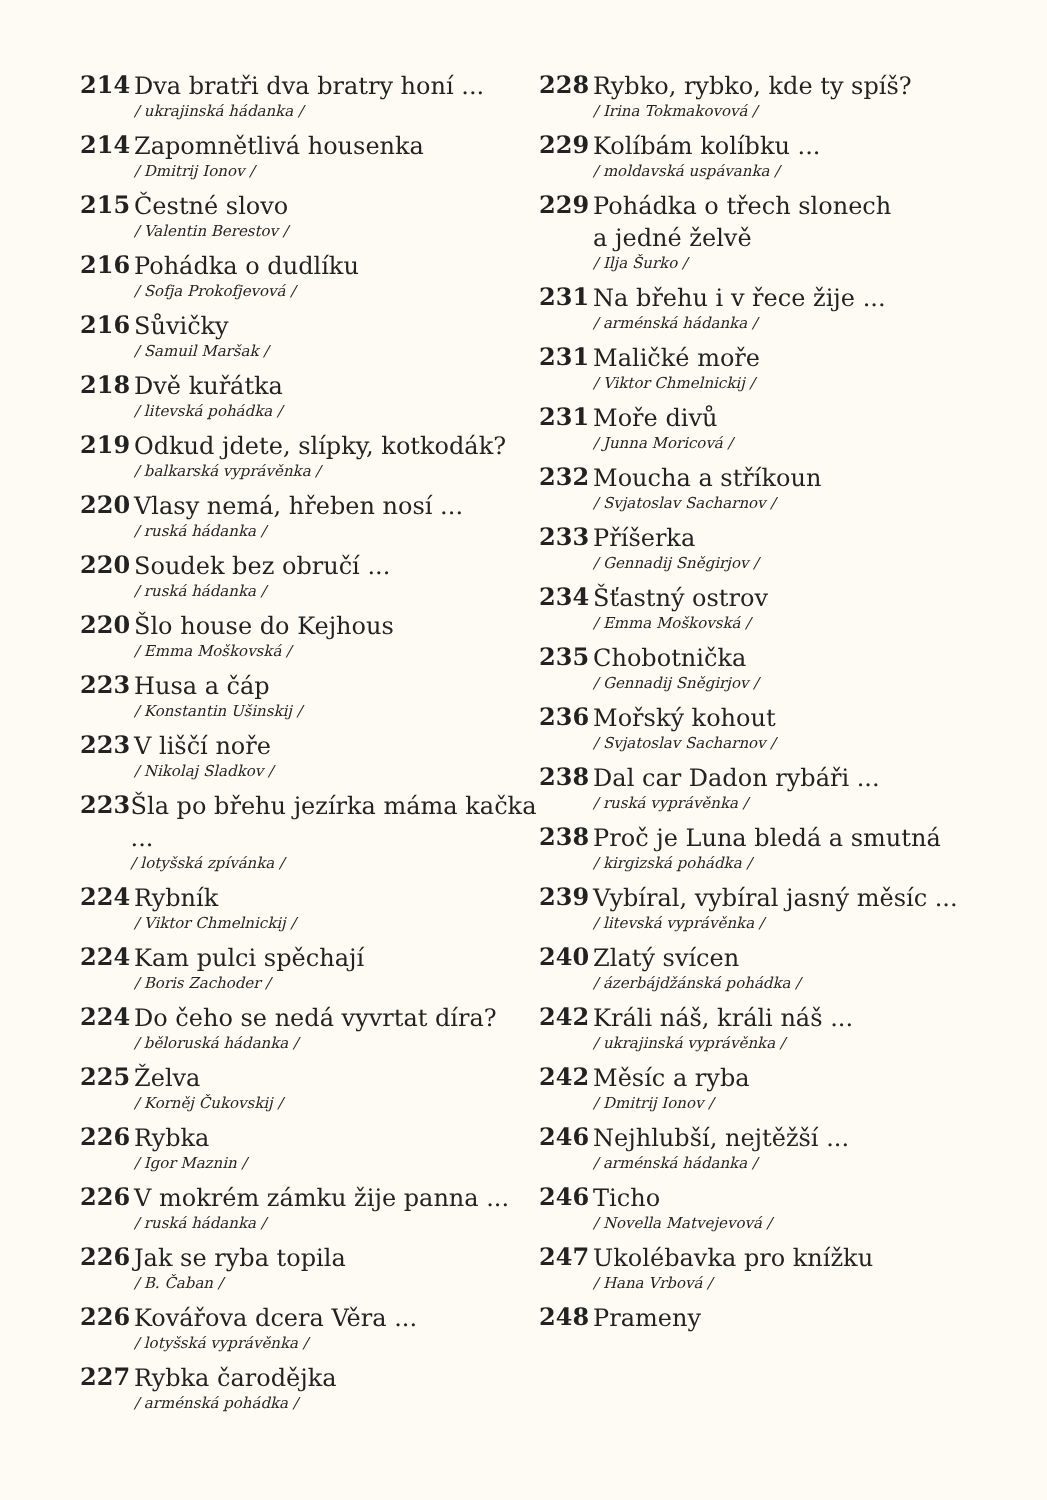214
Dva bratři dva bratry honí ...
/ ukrajinská hádanka /
214
Zapomnětlivá housenka
/ Dmitrij Ionov /
215
Čestné slovo
/ Valentin Berestov /
216
Pohádka o dudlíku
/ Sofja Prokofjevová /
216
Sůvičky
/ Samuil Maršak /
218
Dvě kuřátka
/ litevská pohádka /
219
Odkud jdete, slípky, kotkodák?
/ balkarská vyprávěnka /
220
Vlasy nemá, hřeben nosí ...
/ ruská hádanka /
220
Soudek bez obručí ...
/ ruská hádanka /
220
Šlo house do Kejhous
/ Emma Moškovská /
223
Husa a čáp
/ Konstantin Ušinskij /
223
V liščí noře
/ Nikolaj Sladkov /
223
Šla po břehu jezírka máma kačka ...
/ lotyšská zpívánka /
224
Rybník
/ Viktor Chmelnickij /
224
Kam pulci spěchají
/ Boris Zachoder /
224
Do čeho se nedá vyvrtat díra?
/ běloruská hádanka /
225
Želva
/ Korněj Čukovskij /
226
Rybka
/ Igor Maznin /
226
V mokrém zámku žije panna ...
/ ruská hádanka /
226
Jak se ryba topila
/ B. Čaban /
226
Kovářova dcera Věra ...
/ lotyšská vyprávěnka /
227
Rybka čarodějka
/ arménská pohádka /
228
Rybko, rybko, kde ty spíš?
/ Irina Tokmakovová /
229
Kolíbám kolíbku ...
/ moldavská uspávanka /
229
Pohádka o třech slonech
a jedné želvě
/ Ilja Šurko /
231
Na břehu i v řece žije ...
/ arménská hádanka /
231
Maličké moře
/ Viktor Chmelnickij /
231
Moře divů
/ Junna Moricová /
232
Moucha a stříkoun
/ Svjatoslav Sacharnov /
233
Příšerka
/ Gennadij Sněgirjov /
234
Šťastný ostrov
/ Emma Moškovská /
235
Chobotnička
/ Gennadij Sněgirjov /
236
Mořský kohout
/ Svjatoslav Sacharnov /
238
Dal car Dadon rybáři ...
/ ruská vyprávěnka /
238
Proč je Luna bledá a smutná
/ kirgizská pohádka /
239
Vybíral, vybíral jasný měsíc ...
/ litevská vyprávěnka /
240
Zlatý svícen
/ ázerbájdžánská pohádka /
242
Králi náš, králi náš ...
/ ukrajinská vyprávěnka /
242
Měsíc a ryba
/ Dmitrij Ionov /
246
Nejhlubší, nejtěžší ...
/ arménská hádanka /
246
Ticho
/ Novella Matvejevová /
247
Ukolébavka pro knížku
/ Hana Vrbová /
248
Prameny